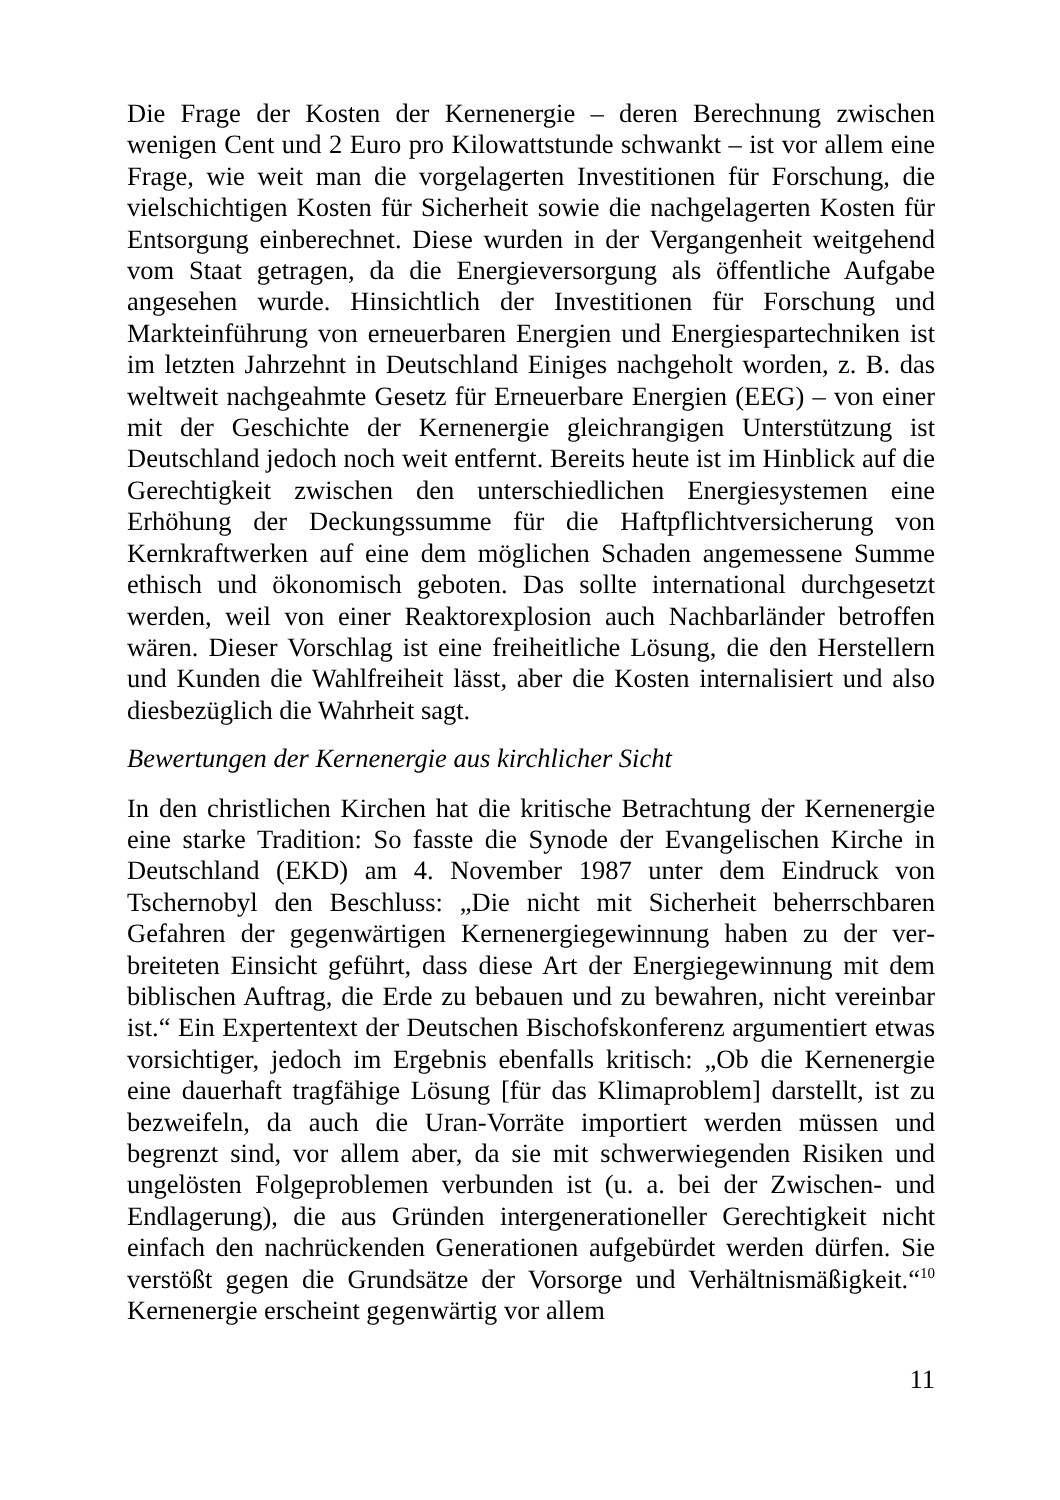Die Frage der Kosten der Kernenergie – deren Berechnung zwischen wenigen Cent und 2 Euro pro Kilowattstunde schwankt – ist vor allem eine Frage, wie weit man die vorgelagerten Investitionen für Forschung, die vielschichtigen Kosten für Sicherheit sowie die nachgelagerten Kosten für Entsorgung einberechnet. Diese wurden in der Vergangenheit weitgehend vom Staat getragen, da die Energieversorgung als öffent­liche Aufgabe angesehen wurde. Hinsichtlich der Investitionen für For­schung und Markteinführung von erneuerbaren Energien und Energie­spartechniken ist im letzten Jahrzehnt in Deutschland Einiges nachgeholt worden, z. B. das weltweit nachgeahmte Gesetz für Erneuerbare Ener­gien (EEG) – von einer mit der Geschichte der Kernenergie gleich­rangigen Unterstützung ist Deutschland jedoch noch weit entfernt. Bereits heute ist im Hinblick auf die Gerechtigkeit zwischen den unterschiedlichen Energiesystemen eine Erhöhung der Deckungssumme für die Haftpflichtversicherung von Kernkraftwerken auf eine dem möglichen Schaden angemessene Summe ethisch und ökonomisch geboten. Das sollte international durchgesetzt werden, weil von einer Reaktorexplosion auch Nachbarländer betroffen wären. Dieser Vor­schlag ist eine freiheitliche Lösung, die den Herstellern und Kunden die Wahlfreiheit lässt, aber die Kosten internalisiert und also diesbezüglich die Wahrheit sagt.
Bewertungen der Kernenergie aus kirchlicher Sicht
In den christlichen Kirchen hat die kritische Betrachtung der Kernener­gie eine starke Tradition: So fasste die Synode der Evangelischen Kirche in Deutschland (EKD) am 4. November 1987 unter dem Eindruck von Tschernobyl den Beschluss: „Die nicht mit Sicherheit beherrschbaren Gefahren der gegenwärtigen Kernenergiegewinnung haben zu der ver­breiteten Einsicht geführt, dass diese Art der Energiegewinnung mit dem biblischen Auftrag, die Erde zu bebauen und zu bewahren, nicht verein­bar ist.“ Ein Expertentext der Deutschen Bischofskonferenz argumen­tiert etwas vorsichtiger, jedoch im Ergebnis ebenfalls kritisch: „Ob die Kernenergie eine dauerhaft tragfähige Lösung [für das Klimaproblem] darstellt, ist zu bezweifeln, da auch die Uran-Vorräte importiert werden müssen und begrenzt sind, vor allem aber, da sie mit schwerwiegenden Risiken und ungelösten Folgeproblemen verbunden ist (u. a. bei der Zwischen- und Endlagerung), die aus Gründen intergenerationeller Gerechtigkeit nicht einfach den nachrückenden Generationen aufgebür­det werden dürfen. Sie verstößt gegen die Grundsätze der Vorsorge und Verhältnismäßigkeit.“<sup>10</sup> Kernenergie erscheint gegenwärtig vor allem
11